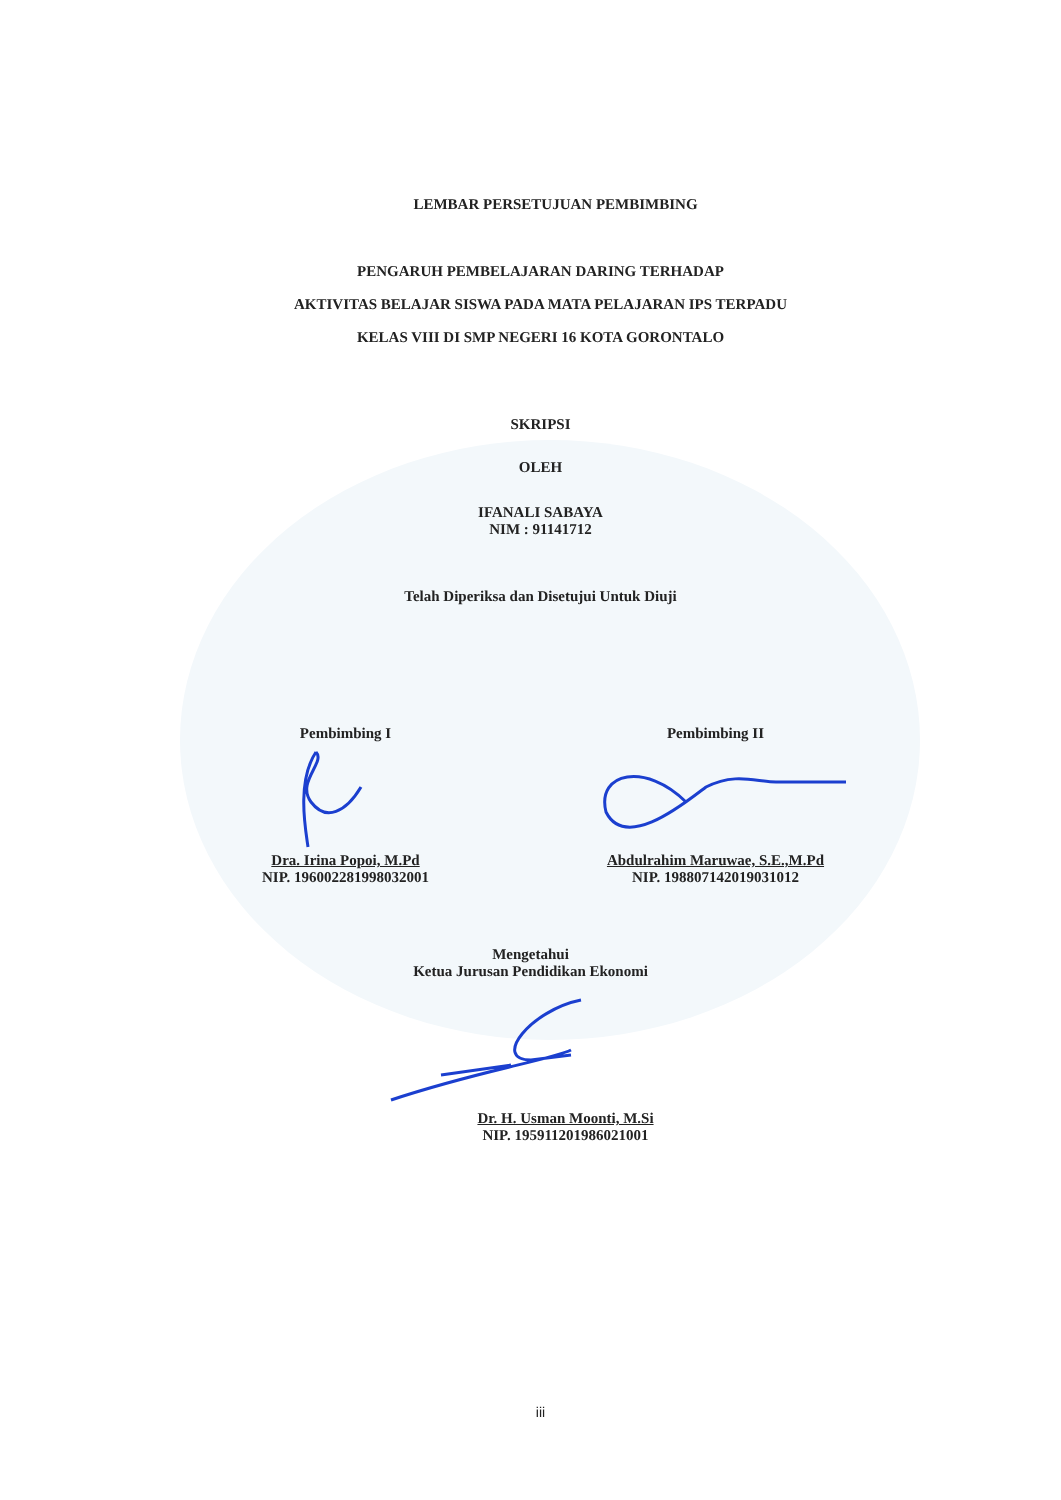LEMBAR PERSETUJUAN PEMBIMBING
PENGARUH PEMBELAJARAN DARING TERHADAP
AKTIVITAS BELAJAR SISWA PADA MATA PELAJARAN IPS TERPADU
KELAS VIII DI SMP NEGERI 16 KOTA GORONTALO
SKRIPSI
OLEH
IFANALI SABAYA
NIM : 91141712
Telah Diperiksa dan Disetujui Untuk Diuji
Pembimbing I
Dra. Irina Popoi, M.Pd
NIP. 196002281998032001
Pembimbing II
Abdulrahim Maruwae, S.E.,M.Pd
NIP. 198807142019031012
Mengetahui
Ketua Jurusan Pendidikan Ekonomi
Dr. H. Usman Moonti, M.Si
NIP. 195911201986021001
iii